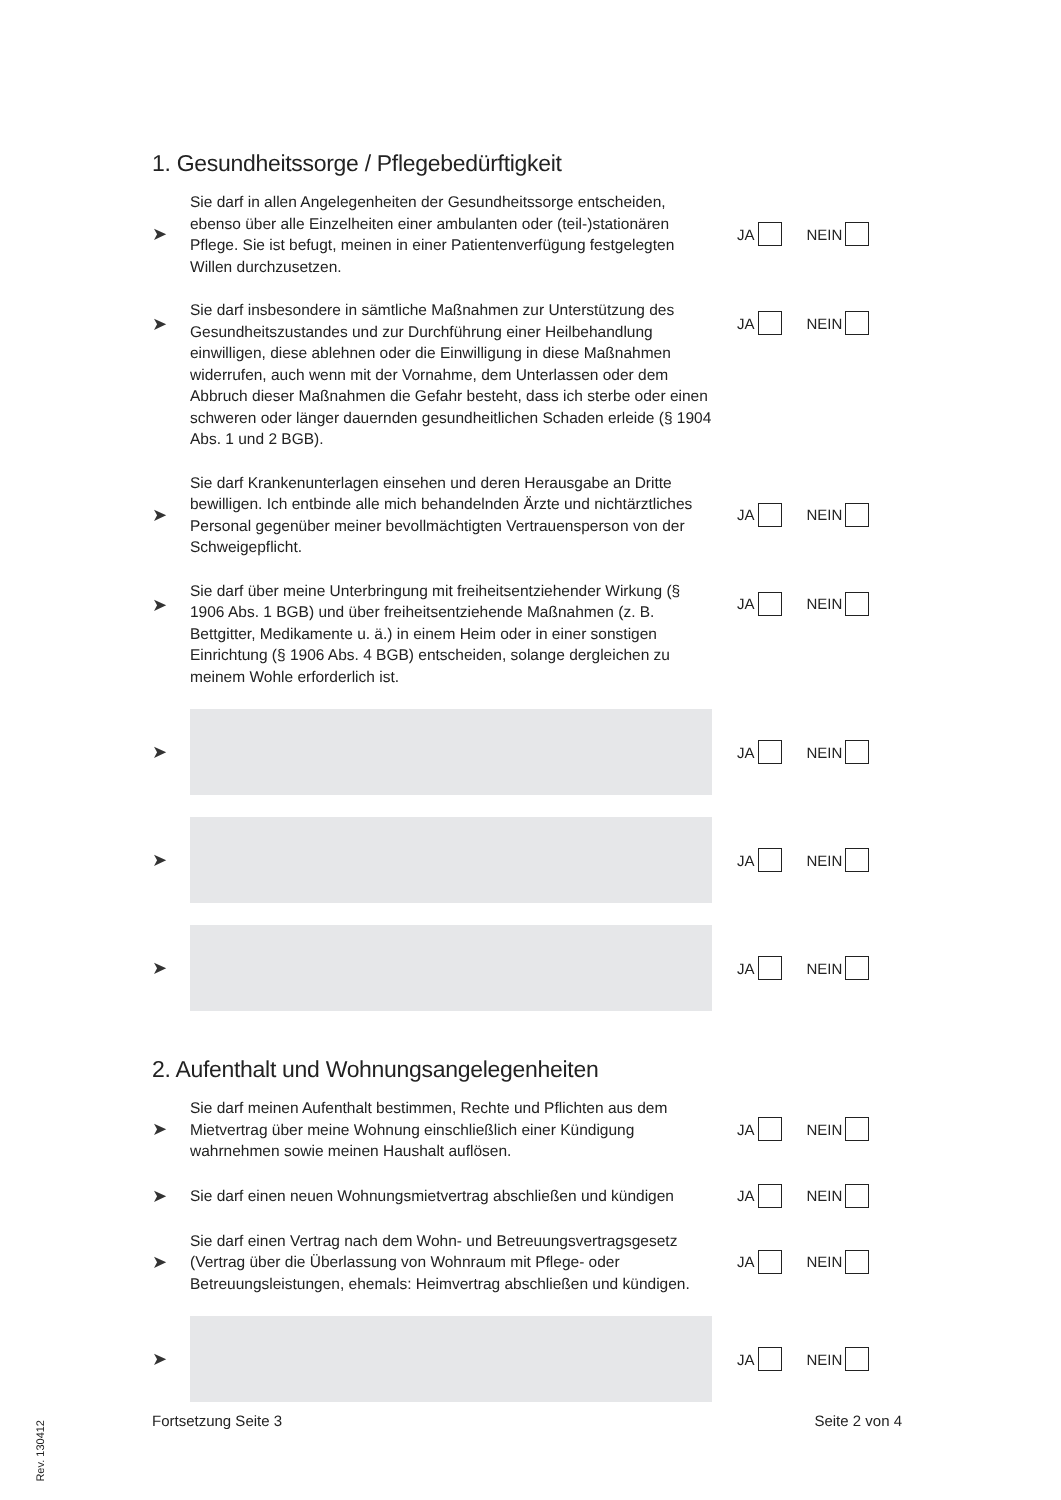1. Gesundheitssorge / Pflegebedürftigkeit
➤
Sie darf in allen Angelegenheiten der Gesundheitssorge entscheiden, ebenso über alle Einzelheiten einer ambulanten oder (teil-)stationären Pflege. Sie ist befugt, meinen in einer Patientenverfügung festgelegten Willen durchzusetzen.
JA NEIN
➤
Sie darf insbesondere in sämtliche Maßnahmen zur Unterstützung des Gesund­heitszustandes und zur Durchführung einer Heilbehandlung einwilligen, diese ablehnen oder die Einwilligung in diese Maßnahmen widerrufen, auch wenn mit der Vornahme, dem Unterlassen oder dem Abbruch dieser Maßnahmen die Gefahr besteht, dass ich sterbe oder einen schweren oder länger dauernden gesundheit­lichen Schaden erleide (§ 1904 Abs. 1 und 2 BGB).
JA NEIN
➤
Sie darf Krankenunterlagen einsehen und deren Herausgabe an Dritte bewilligen. Ich entbinde alle mich behandelnden Ärzte und nichtärztliches Personal gegen­über meiner bevollmächtigten Vertrauensperson von der Schweigepflicht.
JA NEIN
➤
Sie darf über meine Unterbringung mit freiheitsentziehender Wirkung (§ 1906 Abs. 1 BGB) und über freiheitsentziehende Maßnahmen (z. B. Bettgitter, Medika­mente u. ä.) in einem Heim oder in einer sonstigen Einrichtung (§ 1906 Abs. 4 BGB) entscheiden, solange dergleichen zu meinem Wohle erforderlich ist.
JA NEIN
➤
JA NEIN
➤
JA NEIN
➤
JA NEIN
2. Aufenthalt und Wohnungsangelegenheiten
➤
Sie darf meinen Aufenthalt bestimmen, Rechte und Pflichten aus dem Mietvertrag über meine Wohnung einschließlich einer Kündigung wahrnehmen sowie meinen Haushalt auflösen.
JA NEIN
➤
Sie darf einen neuen Wohnungsmietvertrag abschließen und kündigen
JA NEIN
➤
Sie darf einen Vertrag nach dem Wohn- und Betreuungsvertragsgesetz (Vertrag über die Überlassung von Wohnraum mit Pflege- oder Betreuungsleistungen, ehemals: Heimvertrag abschließen und kündigen.
JA NEIN
➤
JA NEIN
Fortsetzung Seite 3 Seite 2 von 4
Rev. 130412